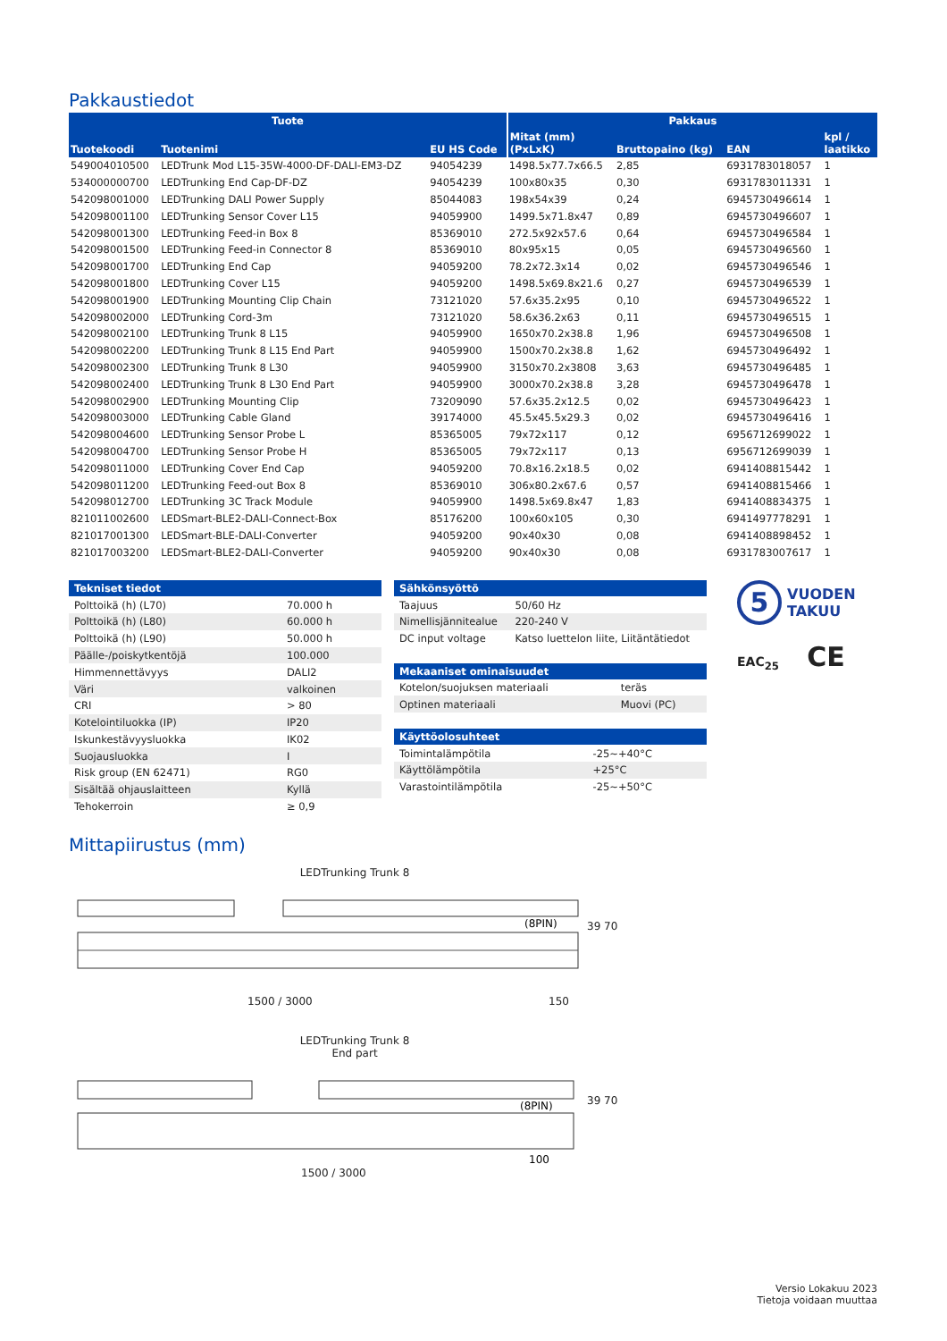Pakkaustiedot
| Tuote | | | Pakkaus | | | |
| --- | --- | --- | --- | --- | --- | --- |
| Tuotekoodi | Tuotenimi | EU HS Code | Mitat (mm) (PxLxK) | Bruttopaino (kg) | EAN | kpl / laatikko |
| 549004010500 | LEDTrunk Mod L15-35W-4000-DF-DALI-EM3-DZ | 94054239 | 1498.5x77.7x66.5 | 2,85 | 6931783018057 | 1 |
| 534000000700 | LEDTrunking End Cap-DF-DZ | 94054239 | 100x80x35 | 0,30 | 6931783011331 | 1 |
| 542098001000 | LEDTrunking DALI Power Supply | 85044083 | 198x54x39 | 0,24 | 6945730496614 | 1 |
| 542098001100 | LEDTrunking Sensor Cover L15 | 94059900 | 1499.5x71.8x47 | 0,89 | 6945730496607 | 1 |
| 542098001300 | LEDTrunking Feed-in Box 8 | 85369010 | 272.5x92x57.6 | 0,64 | 6945730496584 | 1 |
| 542098001500 | LEDTrunking Feed-in Connector 8 | 85369010 | 80x95x15 | 0,05 | 6945730496560 | 1 |
| 542098001700 | LEDTrunking End Cap | 94059200 | 78.2x72.3x14 | 0,02 | 6945730496546 | 1 |
| 542098001800 | LEDTrunking Cover L15 | 94059200 | 1498.5x69.8x21.6 | 0,27 | 6945730496539 | 1 |
| 542098001900 | LEDTrunking Mounting Clip Chain | 73121020 | 57.6x35.2x95 | 0,10 | 6945730496522 | 1 |
| 542098002000 | LEDTrunking Cord-3m | 73121020 | 58.6x36.2x63 | 0,11 | 6945730496515 | 1 |
| 542098002100 | LEDTrunking Trunk 8 L15 | 94059900 | 1650x70.2x38.8 | 1,96 | 6945730496508 | 1 |
| 542098002200 | LEDTrunking Trunk 8 L15 End Part | 94059900 | 1500x70.2x38.8 | 1,62 | 6945730496492 | 1 |
| 542098002300 | LEDTrunking Trunk 8 L30 | 94059900 | 3150x70.2x3808 | 3,63 | 6945730496485 | 1 |
| 542098002400 | LEDTrunking Trunk 8 L30 End Part | 94059900 | 3000x70.2x38.8 | 3,28 | 6945730496478 | 1 |
| 542098002900 | LEDTrunking Mounting Clip | 73209090 | 57.6x35.2x12.5 | 0,02 | 6945730496423 | 1 |
| 542098003000 | LEDTrunking Cable Gland | 39174000 | 45.5x45.5x29.3 | 0,02 | 6945730496416 | 1 |
| 542098004600 | LEDTrunking Sensor Probe L | 85365005 | 79x72x117 | 0,12 | 6956712699022 | 1 |
| 542098004700 | LEDTrunking Sensor Probe H | 85365005 | 79x72x117 | 0,13 | 6956712699039 | 1 |
| 542098011000 | LEDTrunking Cover End Cap | 94059200 | 70.8x16.2x18.5 | 0,02 | 6941408815442 | 1 |
| 542098011200 | LEDTrunking Feed-out Box 8 | 85369010 | 306x80.2x67.6 | 0,57 | 6941408815466 | 1 |
| 542098012700 | LEDTrunking 3C Track Module | 94059900 | 1498.5x69.8x47 | 1,83 | 6941408834375 | 1 |
| 821011002600 | LEDSmart-BLE2-DALI-Connect-Box | 85176200 | 100x60x105 | 0,30 | 6941497778291 | 1 |
| 821017001300 | LEDSmart-BLE-DALI-Converter | 94059200 | 90x40x30 | 0,08 | 6941408898452 | 1 |
| 821017003200 | LEDSmart-BLE2-DALI-Converter | 94059200 | 90x40x30 | 0,08 | 6931783007617 | 1 |
| Tekniset tiedot | |
| --- | --- |
| Polttoikä (h) (L70) | 70.000 h |
| Polttoikä (h) (L80) | 60.000 h |
| Polttoikä (h) (L90) | 50.000 h |
| Päälle-/poiskytkentöjä | 100.000 |
| Himmennettävyys | DALI2 |
| Väri | valkoinen |
| CRI | > 80 |
| Kotelointiluokka (IP) | IP20 |
| Iskunkestävyysluokka | IK02 |
| Suojausluokka | I |
| Risk group (EN 62471) | RG0 |
| Sisältää ohjauslaitteen | Kyllä |
| Tehokerroin | ≥ 0,9 |
| Sähkönsyöttö | |
| --- | --- |
| Taajuus | 50/60 Hz |
| Nimellisjännitealue | 220-240 V |
| DC input voltage | Katso luettelon liite, Liitäntätiedot |
| Mekaaniset ominaisuudet | |
| --- | --- |
| Kotelon/suojuksen materiaali | teräs |
| Optinen materiaali | Muovi (PC) |
| Käyttöolosuhteet | |
| --- | --- |
| Toimintalämpötila | -25~+40°C |
| Käyttölämpötila | +25°C |
| Varastointilämpötila | -25~+50°C |
5 VUODEN
TAKUU
EAC<sub>25</sub> CE
Mittapiirustus (mm)
LEDTrunking Trunk 8
(8PIN)
1500 / 3000 150
39 70
LEDTrunking Trunk 8
End part
(8PIN)
100
1500 / 3000
39 70
Versio Lokakuu 2023
Tietoja voidaan muuttaa